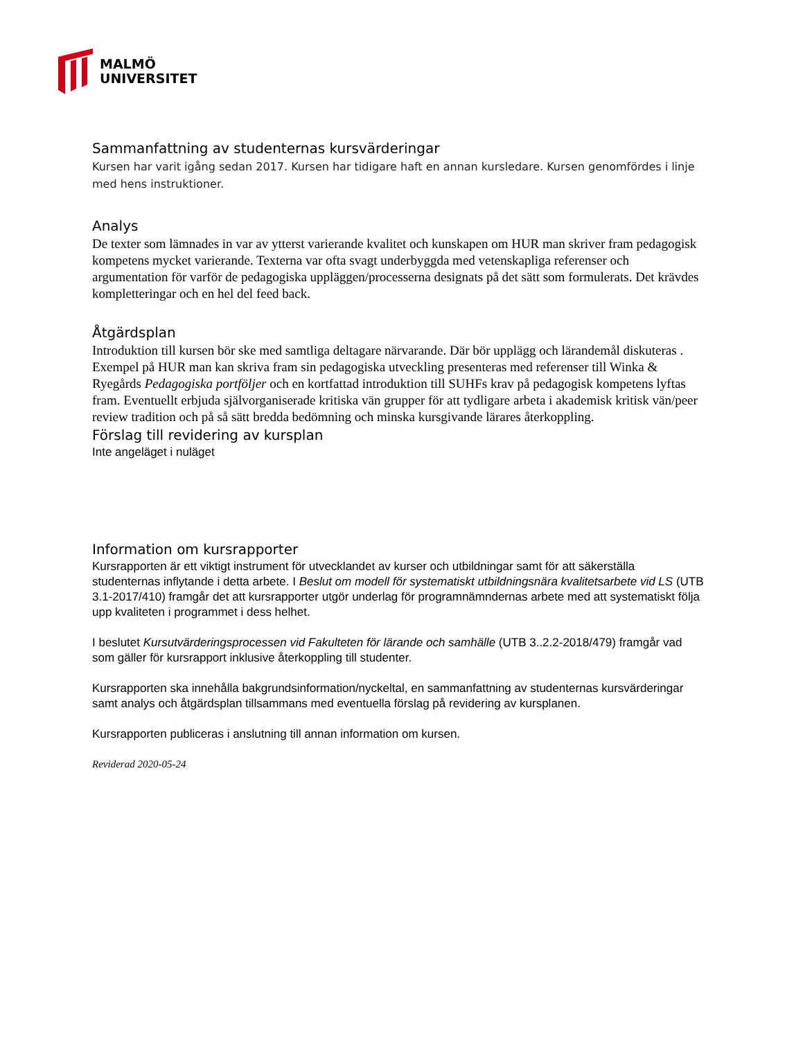MALMÖ
UNIVERSITET
Sammanfattning av studenternas kursvärderingar
Kursen har varit igång sedan 2017. Kursen har tidigare haft en annan kursledare. Kursen genomfördes i linje med hens instruktioner.
Analys
De texter som lämnades in var av ytterst varierande kvalitet och kunskapen om HUR man skriver fram pedagogisk kompetens mycket varierande. Texterna var ofta svagt underbyggda med vetenskapliga referenser och argumentation för varför de pedagogiska uppläggen/processerna designats på det sätt som formulerats. Det krävdes kompletteringar och en hel del feed back.
Åtgärdsplan
Introduktion till kursen bör ske med samtliga deltagare närvarande. Där bör upplägg och lärandemål diskuteras . Exempel på HUR man kan skriva fram sin pedagogiska utveckling presenteras med referenser till Winka & Ryegårds Pedagogiska portföljer och en kortfattad introduktion till SUHFs krav på pedagogisk kompetens lyftas fram. Eventuellt erbjuda självorganiserade kritiska vän grupper för att tydligare arbeta i akademisk kritisk vän/peer review tradition och på så sätt bredda bedömning och minska kursgivande lärares återkoppling.
Förslag till revidering av kursplan
Inte angeläget i nuläget
Information om kursrapporter
Kursrapporten är ett viktigt instrument för utvecklandet av kurser och utbildningar samt för att säkerställa studenternas inflytande i detta arbete. I Beslut om modell för systematiskt utbildningsnära kvalitetsarbete vid LS (UTB 3.1-2017/410) framgår det att kursrapporter utgör underlag för programnämndernas arbete med att systematiskt följa upp kvaliteten i programmet i dess helhet.
I beslutet Kursutvärderingsprocessen vid Fakulteten för lärande och samhälle (UTB 3..2.2-2018/479) framgår vad som gäller för kursrapport inklusive återkoppling till studenter.
Kursrapporten ska innehålla bakgrundsinformation/nyckeltal, en sammanfattning av studenternas kursvärderingar samt analys och åtgärdsplan tillsammans med eventuella förslag på revidering av kursplanen.
Kursrapporten publiceras i anslutning till annan information om kursen.
Reviderad 2020-05-24